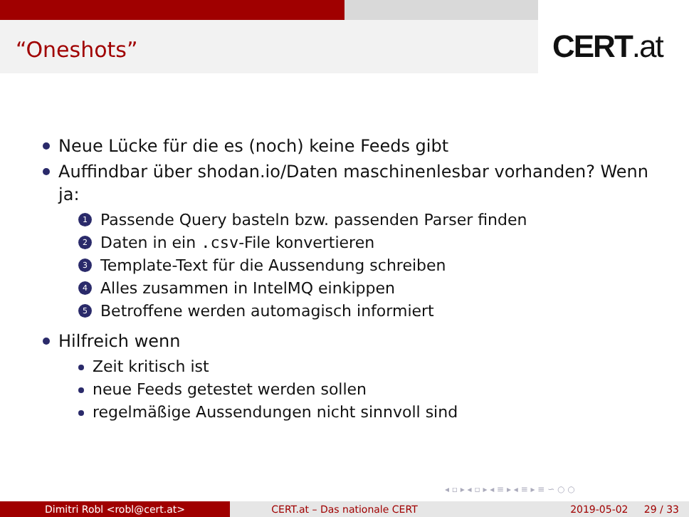“Oneshots” CERT.at
Neue Lücke für die es (noch) keine Feeds gibt
Auffindbar über shodan.io/Daten maschinenlesbar vorhanden? Wenn ja:
1
Passende Query basteln bzw. passenden Parser finden
2
Daten in ein .csv-File konvertieren
3
Template-Text für die Aussendung schreiben
4
Alles zusammen in IntelMQ einkippen
5
Betroffene werden automagisch informiert
Hilfreich wenn
Zeit kritisch ist
neue Feeds getestet werden sollen
regelmäßige Aussendungen nicht sinnvoll sind
◂ ▫ ▸ ◂ ▫ ▸ ◂ ≡ ▸ ◂ ≡ ▸ ≡ ∽ ○ ○
Dimitri Robl <robl@cert.at> CERT.at – Das nationale CERT 2019-05-02 29 / 33